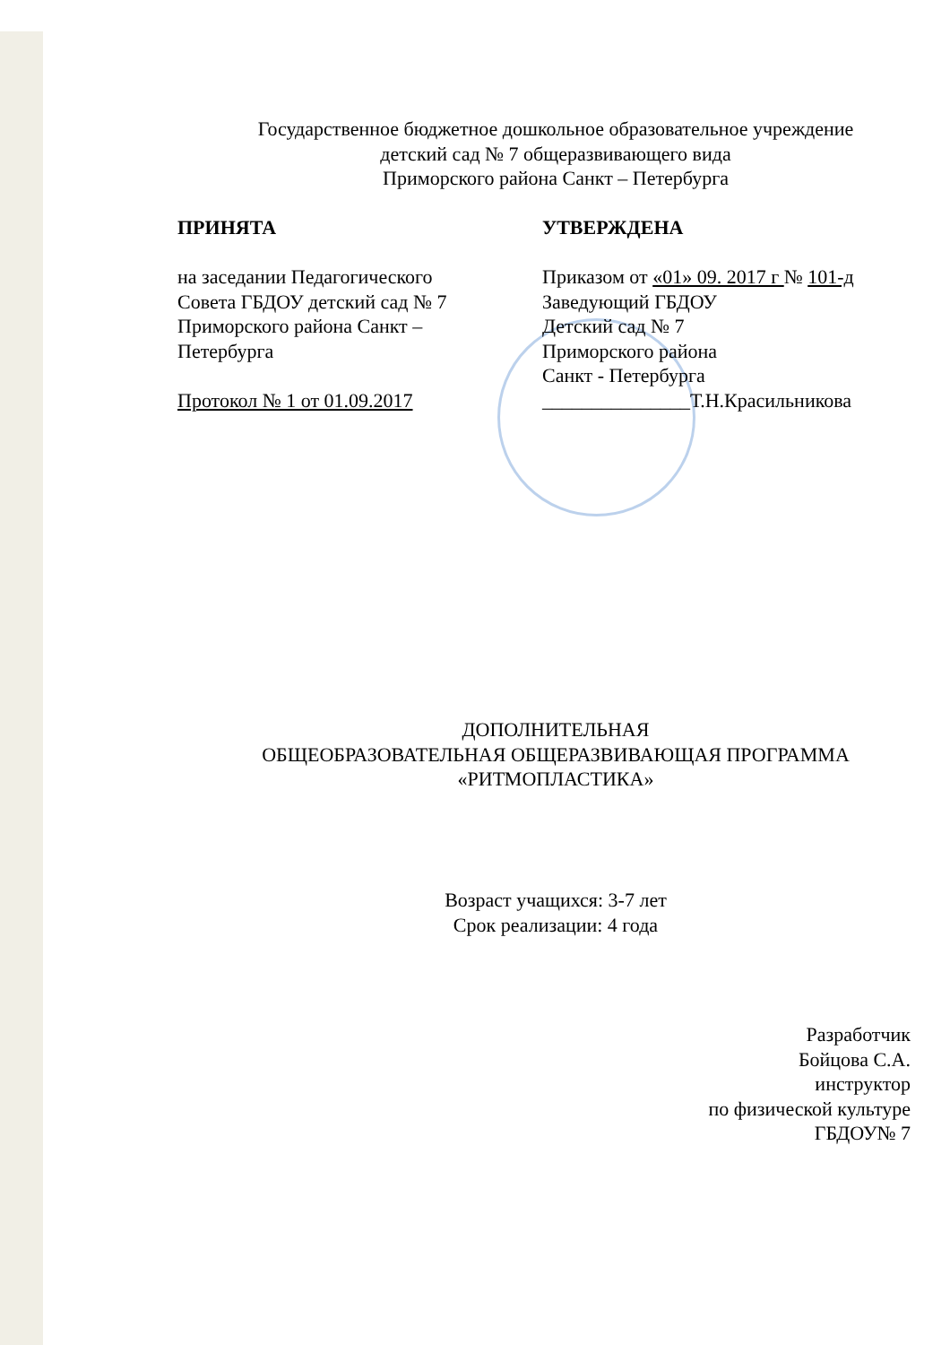Государственное бюджетное дошкольное образовательное учреждение
детский сад № 7 общеразвивающего вида
Приморского района Санкт – Петербурга
ПРИНЯТА
на заседании Педагогического
Совета ГБДОУ детский сад № 7
Приморского района Санкт –
Петербурга
Протокол № 1 от 01.09.2017
УТВЕРЖДЕНА
Приказом от «01» 09. 2017 г № 101-д
Заведующий ГБДОУ
Детский сад № 7
Приморского района
Санкт - Петербурга
_______________Т.Н.Красильникова
ДОПОЛНИТЕЛЬНАЯ
ОБЩЕОБРАЗОВАТЕЛЬНАЯ ОБЩЕРАЗВИВАЮЩАЯ ПРОГРАММА
«РИТМОПЛАСТИКА»
Возраст учащихся: 3-7 лет
Срок реализации: 4 года
Разработчик
Бойцова С.А.
инструктор
по физической культуре
ГБДОУ№ 7